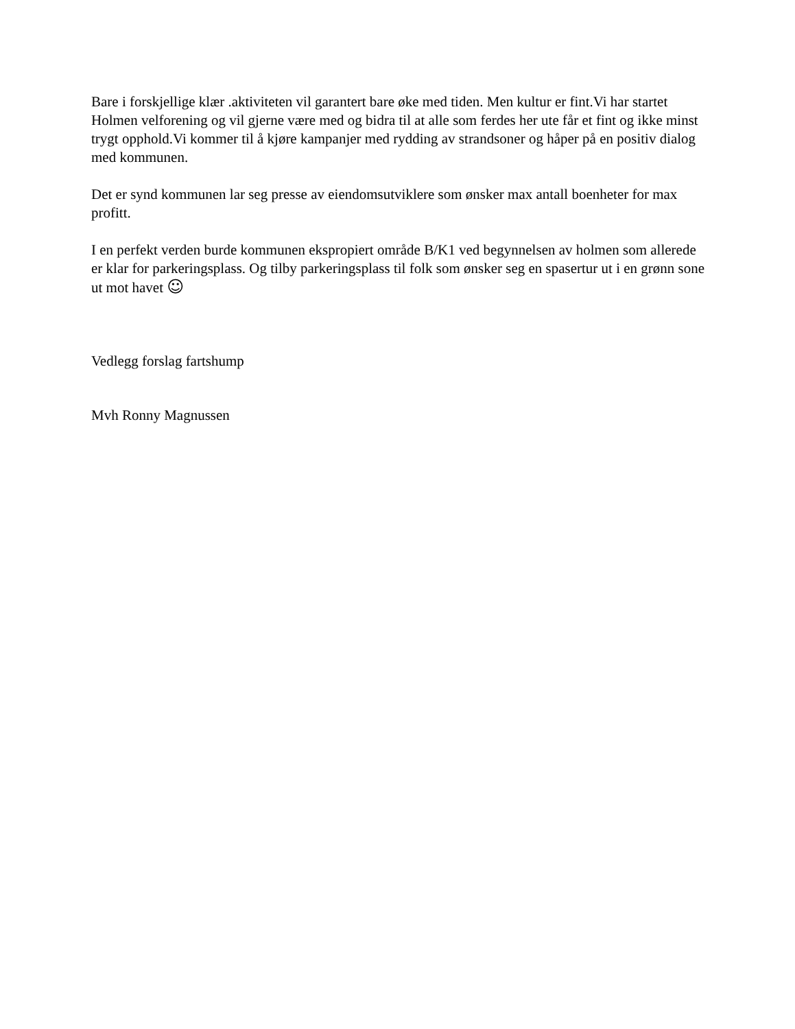Bare i forskjellige klær .aktiviteten vil garantert bare øke med tiden. Men kultur er fint.Vi har startet Holmen velforening og vil gjerne være med og bidra til at alle som ferdes her ute får et fint og ikke minst trygt opphold.Vi kommer til å kjøre kampanjer med rydding av strandsoner og håper på en positiv dialog med kommunen.
Det er synd kommunen lar seg presse av eiendomsutviklere som ønsker max antall boenheter for max profitt.
I en perfekt verden burde kommunen ekspropiert område B/K1 ved begynnelsen av holmen som allerede er klar for parkeringsplass. Og tilby parkeringsplass til folk som ønsker seg en spasertur ut i en grønn sone ut mot havet ☺
Vedlegg forslag fartshump
Mvh Ronny Magnussen